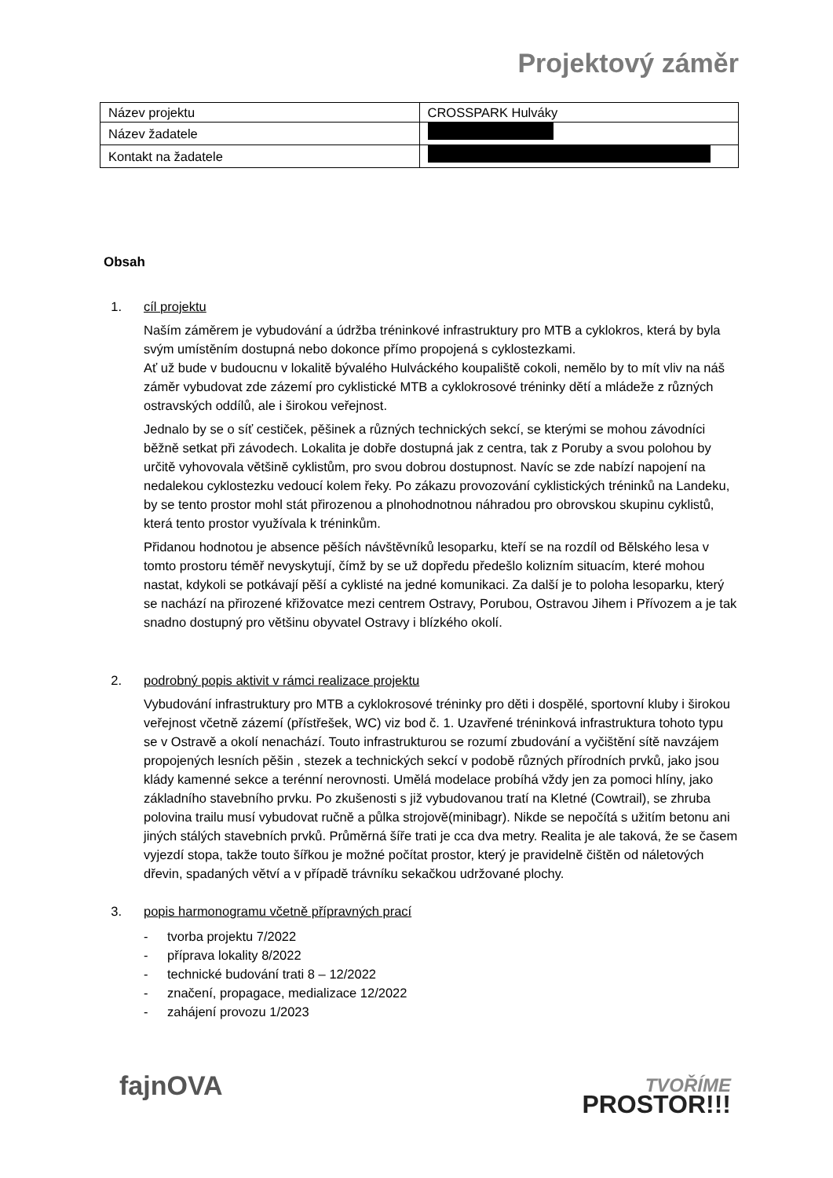Projektový záměr
| Název projektu | CROSSPARK Hulváky |
| Název žadatele | |
| Kontakt na žadatele | |
Obsah
1. cíl projektu
Naším záměrem je vybudování a údržba tréninkové infrastruktury pro MTB a cyklokros, která by byla svým umístěním dostupná nebo dokonce přímo propojená s cyklostezkami.
Ať už bude v budoucnu v lokalitě bývalého Hulváckého koupaliště cokoli, nemělo by to mít vliv na náš záměr vybudovat zde zázemí pro cyklistické MTB a cyklokrosové tréninky dětí a mládeže z různých ostravských oddílů, ale i širokou veřejnost.
Jednalo by se o síť cestiček, pěšinek a různých technických sekcí, se kterými se mohou závodníci běžně setkat při závodech. Lokalita je dobře dostupná jak z centra, tak z Poruby a svou polohou by určitě vyhovovala většině cyklistům, pro svou dobrou dostupnost. Navíc se zde nabízí napojení na nedalekou cyklostezku vedoucí kolem řeky. Po zákazu provozování cyklistických tréninků na Landeku, by se tento prostor mohl stát přirozenou a plnohodnotnou náhradou pro obrovskou skupinu cyklistů, která tento prostor využívala k tréninkům.
Přidanou hodnotou je absence pěších návštěvníků lesoparku, kteří se na rozdíl od Bělského lesa v tomto prostoru téměř nevyskytují, čímž by se už dopředu předešlo kolizním situacím, které mohou nastat, kdykoli se potkávají pěší a cyklisté na jedné komunikaci. Za další je to poloha lesoparku, který se nachází na přirozené křižovatce mezi centrem Ostravy, Porubou, Ostravou Jihem i Přívozem a je tak snadno dostupný pro většinu obyvatel Ostravy i blízkého okolí.
2. podrobný popis aktivit v rámci realizace projektu
Vybudování infrastruktury pro MTB a cyklokrosové tréninky pro děti i dospělé, sportovní kluby i širokou veřejnost včetně zázemí (přístřešek, WC) viz bod č. 1. Uzavřené tréninková infrastruktura tohoto typu se v Ostravě a okolí nenachází. Touto infrastrukturou se rozumí zbudování a vyčištění sítě navzájem propojených lesních pěšin , stezek a technických sekcí v podobě různých přírodních prvků, jako jsou klády kamenné sekce a terénní nerovnosti. Umělá modelace probíhá vždy jen za pomoci hlíny, jako základního stavebního prvku. Po zkušenosti s již vybudovanou tratí na Kletné (Cowtrail), se zhruba polovina trailu musí vybudovat ručně a půlka strojově(minibagr). Nikde se nepočítá s užitím betonu ani jiných stálých stavebních prvků. Průměrná šíře trati je cca dva metry. Realita je ale taková, že se časem vyjezdí stopa, takže touto šířkou je možné počítat prostor, který je pravidelně čištěn od náletových dřevin, spadaných větví a v případě trávníku sekačkou udržované plochy.
3. popis harmonogramu včetně přípravných prací
- tvorba projektu 7/2022
- příprava lokality 8/2022
- technické budování trati 8 – 12/2022
- značení, propagace, medializace 12/2022
- zahájení provozu 1/2023
fajnOVA
TVOŘÍME
PROSTOR!!!